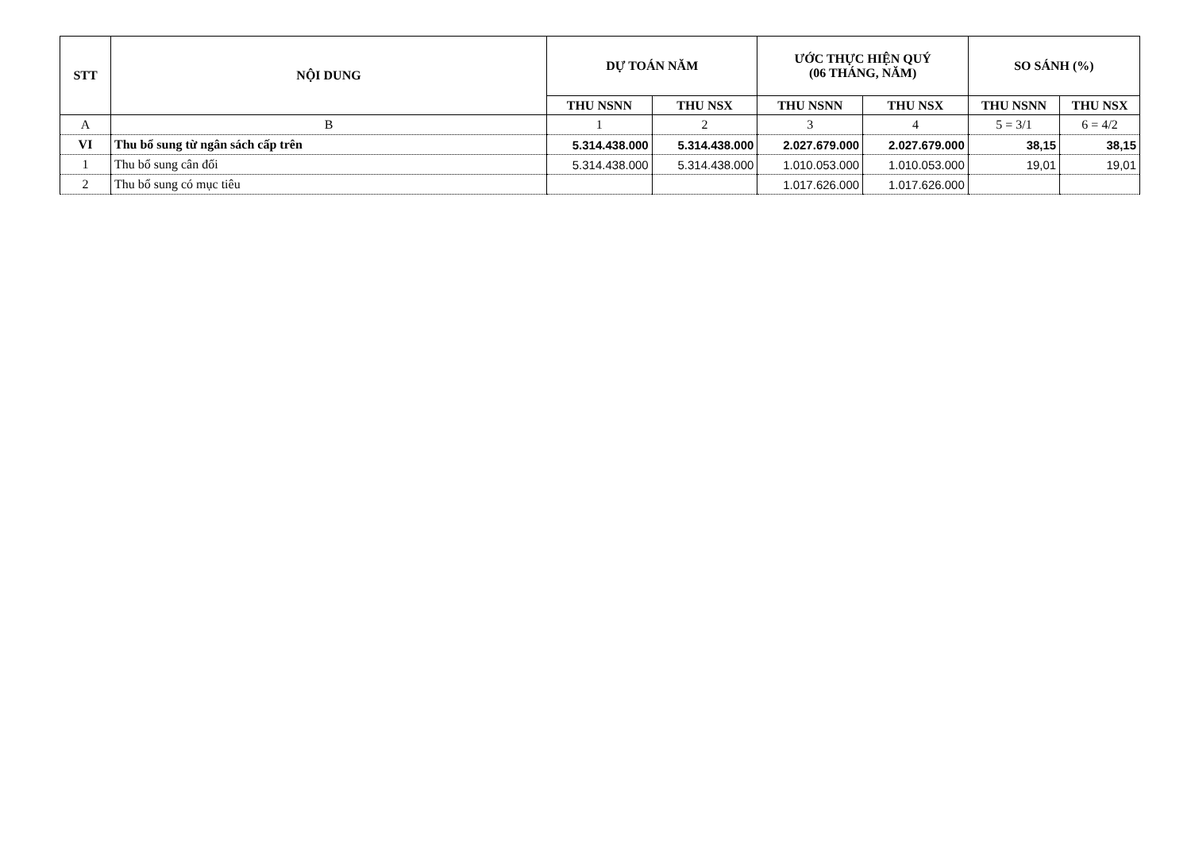| STT | NỘI DUNG | DỰ TOÁN NĂM | | ƯỚC THỰC HIỆN QUÝ (06 THÁNG, NĂM) | | SO SÁNH (%) | |
| --- | --- | --- | --- | --- | --- | --- | --- |
| | | THU NSNN | THU NSX | THU NSNN | THU NSX | THU NSNN | THU NSX |
| A | B | 1 | 2 | 3 | 4 | 5 = 3/1 | 6 = 4/2 |
| VI | Thu bổ sung từ ngân sách cấp trên | 5.314.438.000 | 5.314.438.000 | 2.027.679.000 | 2.027.679.000 | 38,15 | 38,15 |
| 1 | Thu bổ sung cân đối | 5.314.438.000 | 5.314.438.000 | 1.010.053.000 | 1.010.053.000 | 19,01 | 19,01 |
| 2 | Thu bổ sung có mục tiêu | | | 1.017.626.000 | 1.017.626.000 | | |